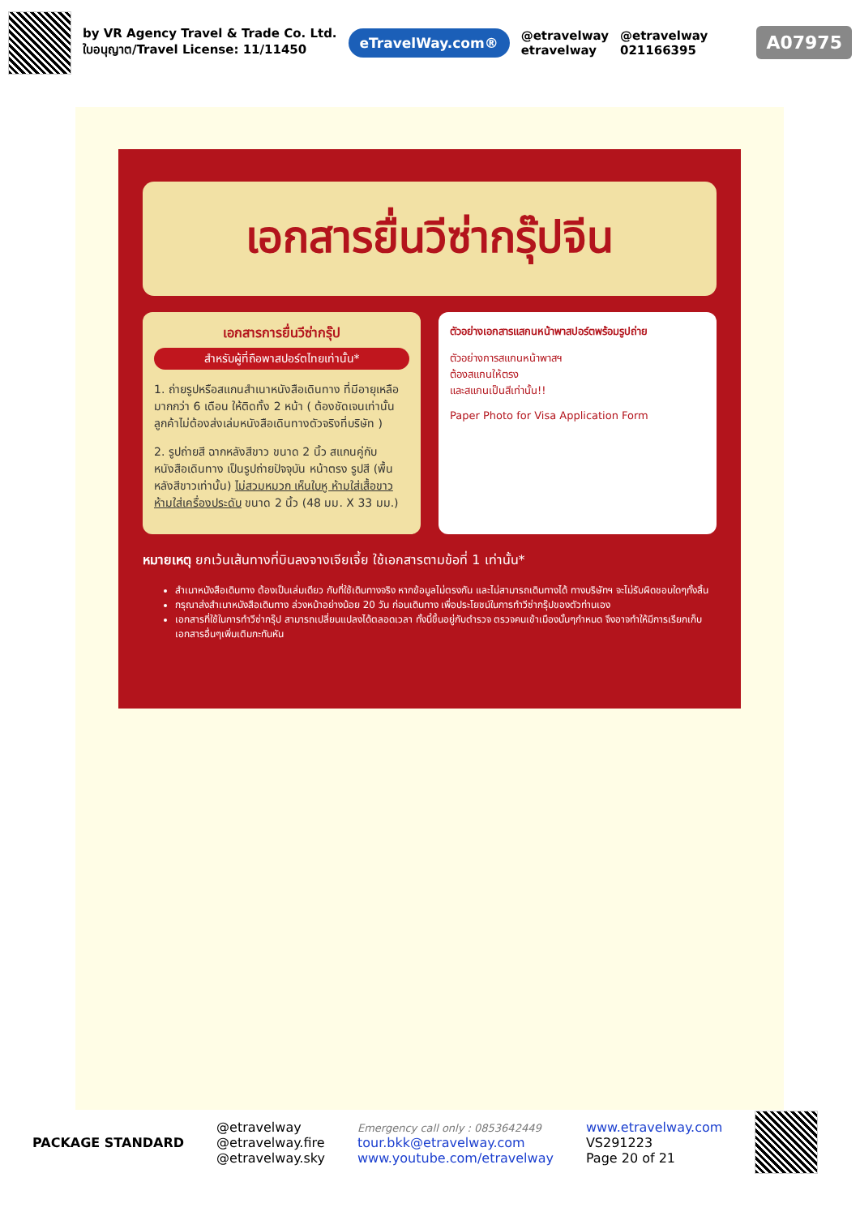by VR Agency Travel & Trade Co. Ltd.
ใบอนุญาต/Travel License: 11/11450
eTravelWay.com®
@etravelway
etravelway
@etravelway
021166395
A07975
เอกสารยื่นวีซ่ากรุ๊ปจีน
เอกสารการยื่นวีซ่ากรุ๊ป
สำหรับผู้ที่ถือพาสปอร์ตไทยเท่านั้น*
1. ถ่ายรูปหรือสแกนสำเนาหนังสือเดินทาง ที่มีอายุเหลือมากกว่า 6 เดือน ให้ติดทั้ง 2 หน้า ( ต้องชัดเจนเท่านั้น ลูกค้าไม่ต้องส่งเล่มหนังสือเดินทางตัวจริงที่บริษัท )
2. รูปถ่ายสี ฉากหลังสีขาว ขนาด 2 นิ้ว สแกนคู่กับหนังสือเดินทาง เป็นรูปถ่ายปัจจุบัน หน้าตรง รูปสี (พื้นหลังสีขาวเท่านั้น) ไม่สวมหมวก เห็นใบหู ห้ามใส่เสื้อขาว ห้ามใส่เครื่องประดับ ขนาด 2 นิ้ว (48 มม. X 33 มม.)
ตัวอย่างเอกสารแสกนหน้าพาสปอร์ตพร้อมรูปถ่าย
ตัวอย่างการสแกนหน้าพาสฯ
ต้องสแกนให้ตรง
และสแกนเป็นสีเท่านั้น!!
Paper Photo for Visa Application Form
หมายเหตุ ยกเว้นเส้นทางที่บินลงจางเจียเจี้ย ใช้เอกสารตามข้อที่ 1 เท่านั้น*
สำเนาหนังสือเดินทาง ต้องเป็นเล่มเดียว กับที่ใช้เดินทางจริง หากข้อมูลไม่ตรงกัน และไม่สามารถเดินทางได้ ทางบริษัทฯ จะไม่รับผิดชอบใดๆทั้งสิ้น
กรุณาส่งสำเนาหนังสือเดินทาง ล่วงหน้าอย่างน้อย 20 วัน ก่อนเดินทาง เพื่อประโยชน์ในการทำวีซ่ากรุ๊ปของตัวท่านเอง
เอกสารที่ใช้ในการทำวีซ่ากรุ๊ป สามารถเปลี่ยนแปลงได้ตลอดเวลา ทั้งนี้ขึ้นอยู่กับตำรวจ ตรวจคนเข้าเมืองนั้นๆกำหนด จึงอาจทำให้มีการเรียกเก็บเอกสารอื่นๆเพิ่มเติมกะทันหัน
PACKAGE STANDARD
@etravelway
@etravelway.fire
@etravelway.sky
Emergency call only : 0853642449
tour.bkk@etravelway.com
www.youtube.com/etravelway
www.etravelway.com
VS291223
Page 20 of 21